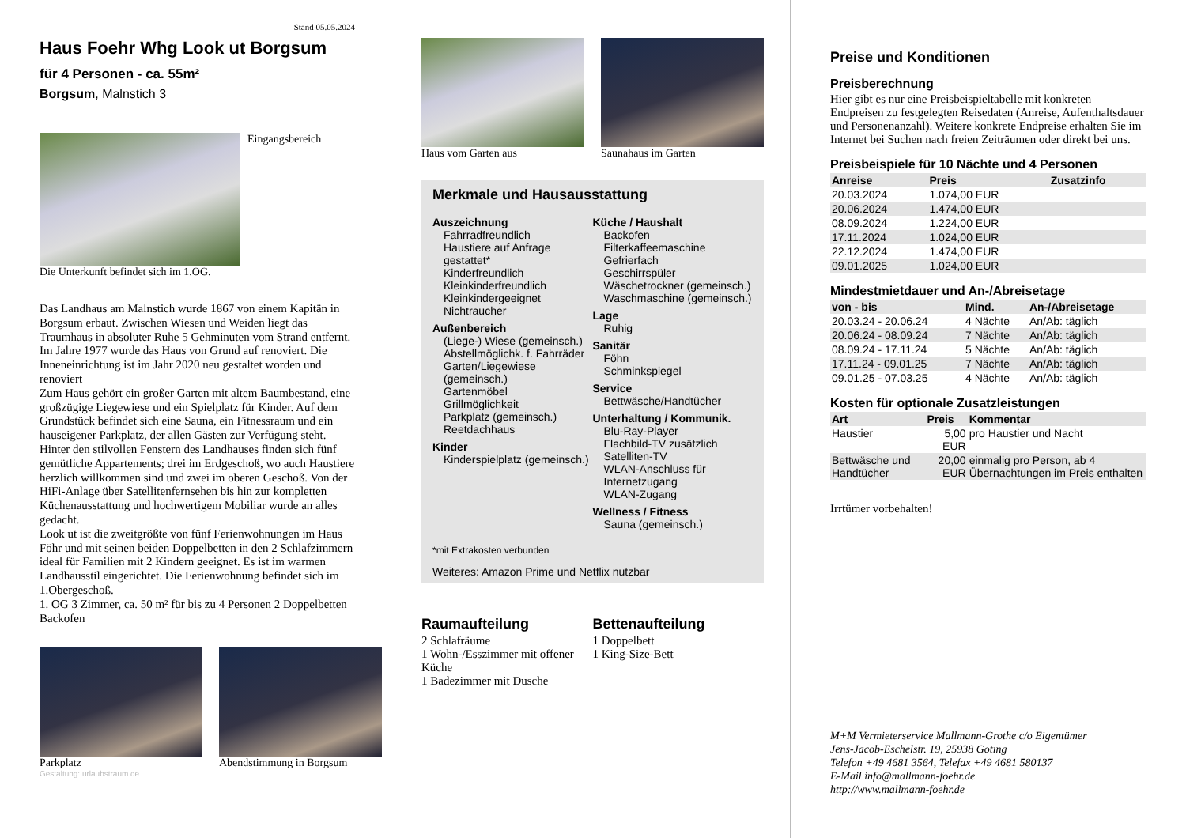Stand 05.05.2024
Haus Foehr Whg Look ut Borgsum
für 4 Personen - ca. 55m²
Borgsum, Malnstich 3
Eingangsbereich
Die Unterkunft befindet sich im 1.OG.
Das Landhaus am Malnstich wurde 1867 von einem Kapitän in Borgsum erbaut. Zwischen Wiesen und Weiden liegt das Traumhaus in absoluter Ruhe 5 Gehminuten vom Strand entfernt. Im Jahre 1977 wurde das Haus von Grund auf renoviert. Die Inneneinrichtung ist im Jahr 2020 neu gestaltet worden und renoviert
Zum Haus gehört ein großer Garten mit altem Baumbestand, eine großzügige Liegewiese und ein Spielplatz für Kinder. Auf dem Grundstück befindet sich eine Sauna, ein Fitnessraum und ein hauseigener Parkplatz, der allen Gästen zur Verfügung steht. Hinter den stilvollen Fenstern des Landhauses finden sich fünf gemütliche Appartements; drei im Erdgeschoß, wo auch Haustiere herzlich willkommen sind und zwei im oberen Geschoß. Von der HiFi-Anlage über Satellitenfernsehen bis hin zur kompletten Küchenausstattung und hochwertigem Mobiliar wurde an alles gedacht.
Look ut ist die zweitgrößte von fünf Ferienwohnungen im Haus Föhr und mit seinen beiden Doppelbetten in den 2 Schlafzimmern ideal für Familien mit 2 Kindern geeignet. Es ist im warmen Landhausstil eingerichtet. Die Ferienwohnung befindet sich im 1.Obergeschoß.
1. OG 3 Zimmer, ca. 50 m² für bis zu 4 Personen 2 Doppelbetten Backofen
Parkplatz Abendstimmung in Borgsum
Gestaltung: urlaubstraum.de
Haus vom Garten aus Saunahaus im Garten
Merkmale und Hausausstattung
Auszeichnung
Fahrradfreundlich
Haustiere auf Anfrage gestattet*
Kinderfreundlich
Kleinkinderfreundlich
Kleinkindergeeignet
Nichtraucher
Außenbereich
(Liege-) Wiese (gemeinsch.)
Abstellmöglichk. f. Fahrräder
Garten/Liegewiese (gemeinsch.)
Gartenmöbel
Grillmöglichkeit
Parkplatz (gemeinsch.)
Reetdachhaus
Kinder
Kinderspielplatz (gemeinsch.)
Küche / Haushalt
Backofen
Filterkaffeemaschine
Gefrierfach
Geschirrspüler
Wäschetrockner (gemeinsch.)
Waschmaschine (gemeinsch.)
Lage
Ruhig
Sanitär
Föhn
Schminkspiegel
Service
Bettwäsche/Handtücher
Unterhaltung / Kommunik.
Blu-Ray-Player
Flachbild-TV zusätzlich
Satelliten-TV
WLAN-Anschluss für Internetzugang
WLAN-Zugang
Wellness / Fitness
Sauna (gemeinsch.)
*mit Extrakosten verbunden
Weiteres: Amazon Prime und Netflix nutzbar
Raumaufteilung
2 Schlafräume
1 Wohn-/Esszimmer mit offener Küche
1 Badezimmer mit Dusche
Bettenaufteilung
1 Doppelbett
1 King-Size-Bett
Preise und Konditionen
Preisberechnung
Hier gibt es nur eine Preisbeispieltabelle mit konkreten Endpreisen zu festgelegten Reisedaten (Anreise, Aufenthaltsdauer und Personenanzahl). Weitere konkrete Endpreise erhalten Sie im Internet bei Suchen nach freien Zeiträumen oder direkt bei uns.
Preisbeispiele für 10 Nächte und 4 Personen
| Anreise | Preis | Zusatzinfo |
| --- | --- | --- |
| 20.03.2024 | 1.074,00 EUR | |
| 20.06.2024 | 1.474,00 EUR | |
| 08.09.2024 | 1.224,00 EUR | |
| 17.11.2024 | 1.024,00 EUR | |
| 22.12.2024 | 1.474,00 EUR | |
| 09.01.2025 | 1.024,00 EUR | |
Mindestmietdauer und An-/Abreisetage
| von - bis | Mind. | An-/Abreisetage |
| --- | --- | --- |
| 20.03.24 - 20.06.24 | 4 Nächte | An/Ab: täglich |
| 20.06.24 - 08.09.24 | 7 Nächte | An/Ab: täglich |
| 08.09.24 - 17.11.24 | 5 Nächte | An/Ab: täglich |
| 17.11.24 - 09.01.25 | 7 Nächte | An/Ab: täglich |
| 09.01.25 - 07.03.25 | 4 Nächte | An/Ab: täglich |
Kosten für optionale Zusatzleistungen
| Art | Preis | Kommentar |
| --- | --- | --- |
| Haustier | 5,00 EUR | pro Haustier und Nacht |
| Bettwäsche und Handtücher | 20,00 EUR | einmalig pro Person, ab 4 Übernachtungen im Preis enthalten |
Irrtümer vorbehalten!
M+M Vermieterservice Mallmann-Grothe c/o Eigentümer
Jens-Jacob-Eschelstr. 19, 25938 Goting
Telefon +49 4681 3564, Telefax +49 4681 580137
E-Mail info@mallmann-foehr.de
http://www.mallmann-foehr.de